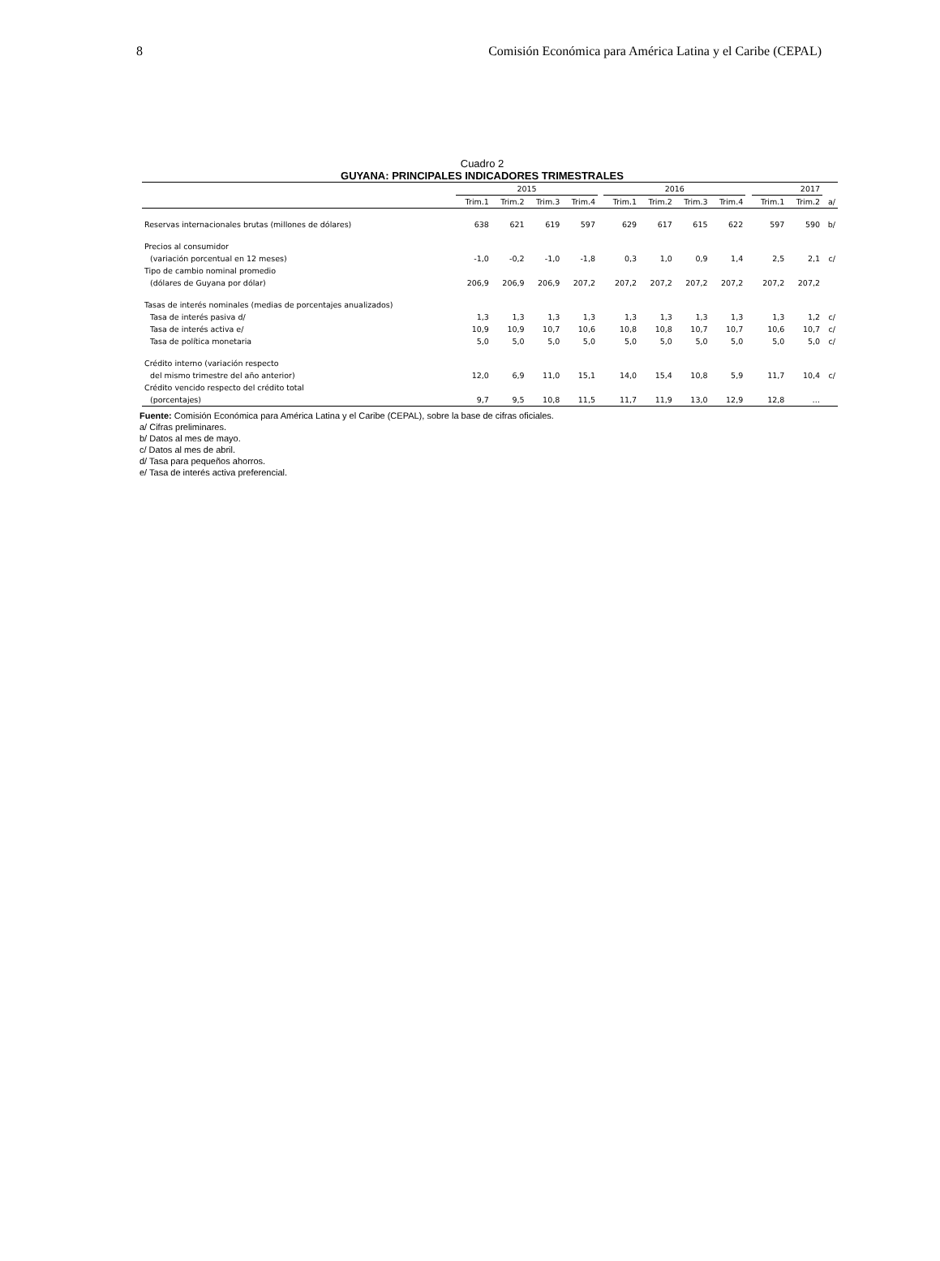8 Comisión Económica para América Latina y el Caribe (CEPAL)
Cuadro 2
GUYANA: PRINCIPALES INDICADORES TRIMESTRALES
| | 2015 | | | | | 2016 | | | | | 2017 | | |
| | Trim.1 | Trim.2 | Trim.3 | Trim.4 | | Trim.1 | Trim.2 | Trim.3 | Trim.4 | | Trim.1 | Trim.2 | a/ |
| Reservas internacionales brutas (millones de dólares) | 638 | 621 | 619 | 597 | | 629 | 617 | 615 | 622 | | 597 | 590 | b/ |
| Precios al consumidor | | | | | | | | | | | | | |
| (variación porcentual en 12 meses) | -1,0 | -0,2 | -1,0 | -1,8 | | 0,3 | 1,0 | 0,9 | 1,4 | | 2,5 | 2,1 | c/ |
| Tipo de cambio nominal promedio | | | | | | | | | | | | | |
| (dólares de Guyana por dólar) | 206,9 | 206,9 | 206,9 | 207,2 | | 207,2 | 207,2 | 207,2 | 207,2 | | 207,2 | 207,2 | |
| Tasas de interés nominales (medias de porcentajes anualizados) | | | | | | | | | | | | | |
| Tasa de interés pasiva d/ | 1,3 | 1,3 | 1,3 | 1,3 | | 1,3 | 1,3 | 1,3 | 1,3 | | 1,3 | 1,2 | c/ |
| Tasa de interés activa e/ | 10,9 | 10,9 | 10,7 | 10,6 | | 10,8 | 10,8 | 10,7 | 10,7 | | 10,6 | 10,7 | c/ |
| Tasa de política monetaria | 5,0 | 5,0 | 5,0 | 5,0 | | 5,0 | 5,0 | 5,0 | 5,0 | | 5,0 | 5,0 | c/ |
| Crédito interno (variación respecto | | | | | | | | | | | | | |
| del mismo trimestre del año anterior) | 12,0 | 6,9 | 11,0 | 15,1 | | 14,0 | 15,4 | 10,8 | 5,9 | | 11,7 | 10,4 | c/ |
| Crédito vencido respecto del crédito total | | | | | | | | | | | | | |
| (porcentajes) | 9,7 | 9,5 | 10,8 | 11,5 | | 11,7 | 11,9 | 13,0 | 12,9 | | 12,8 | … | |
Fuente: Comisión Económica para América Latina y el Caribe (CEPAL), sobre la base de cifras oficiales.
a/ Cifras preliminares.
b/ Datos al mes de mayo.
c/ Datos al mes de abril.
d/ Tasa para pequeños ahorros.
e/ Tasa de interés activa preferencial.